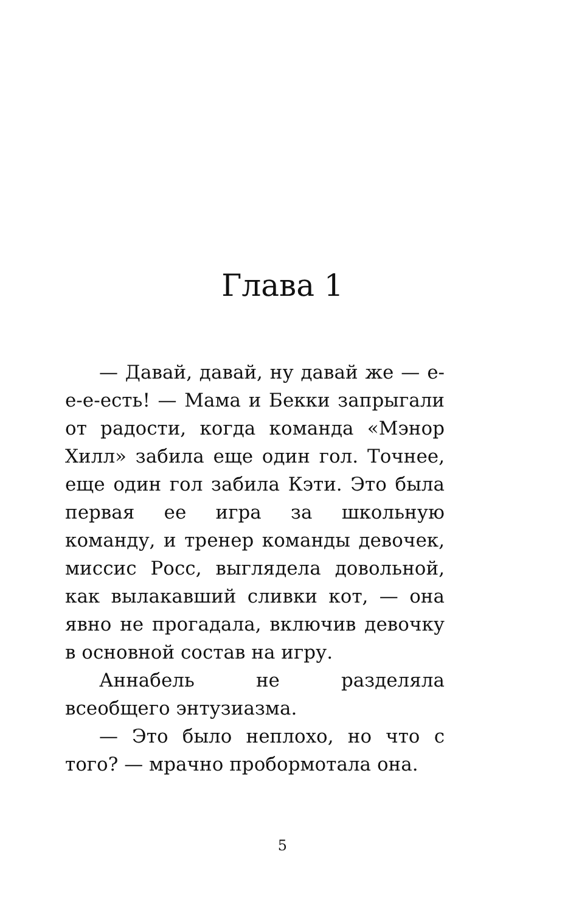Глава 1
— Давай, давай, ну давай же — е-е-е-есть! — Мама и Бекки запрыгали от радости, когда команда «Мэнор Хилл» забила еще один гол. Точнее, еще один гол забила Кэти. Это была первая ее игра за школьную команду, и тренер команды девочек, миссис Росс, выглядела довольной, как вылакавший сливки кот, — она явно не прогадала, включив девочку в основной состав на игру.
Аннабель не разделяла всеобщего энтузиазма.
— Это было неплохо, но что с того? — мрачно пробормотала она.
5